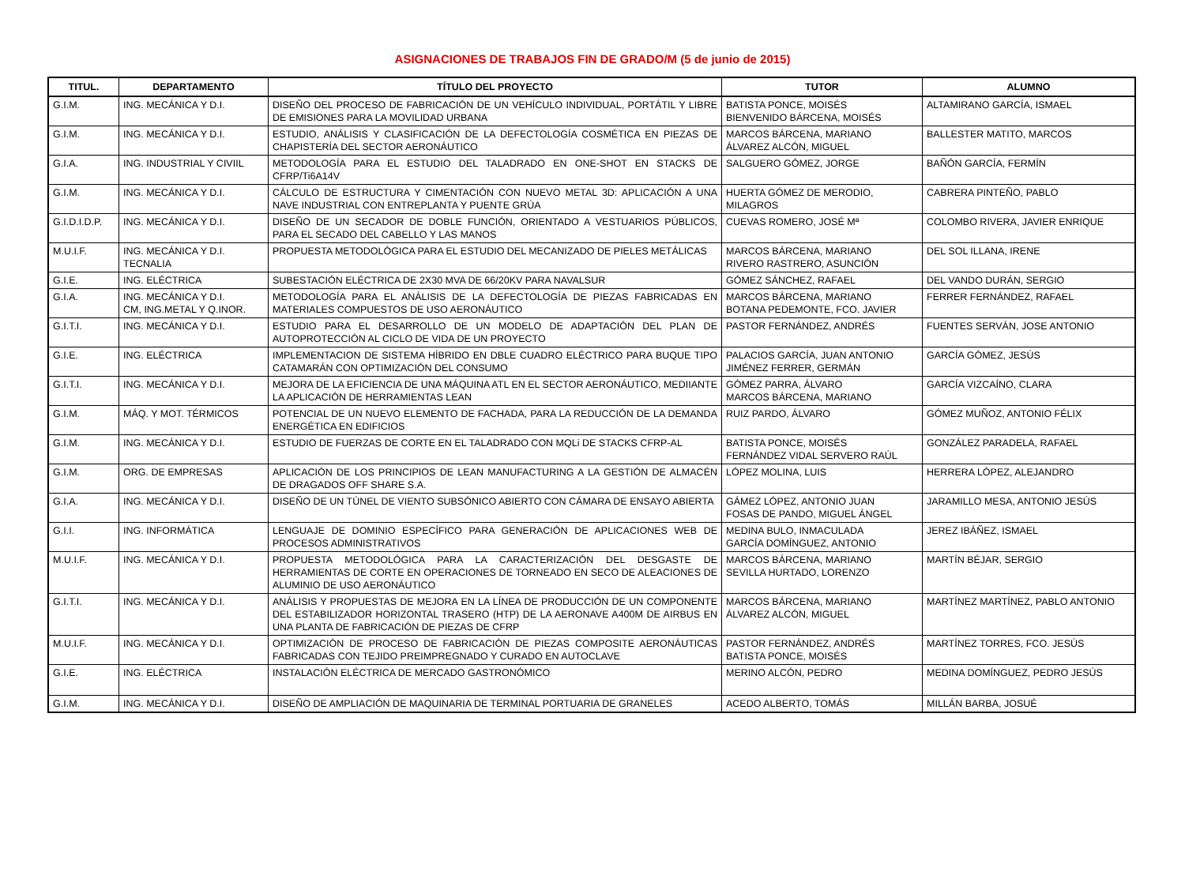ASIGNACIONES DE TRABAJOS FIN DE GRADO/M (5 de junio de 2015)
| TITUL. | DEPARTAMENTO | TÍTULO DEL PROYECTO | TUTOR | ALUMNO |
| --- | --- | --- | --- | --- |
| G.I.M. | ING. MECÁNICA Y D.I. | DISEÑO DEL PROCESO DE FABRICACIÓN DE UN VEHÍCULO INDIVIDUAL, PORTÁTIL Y LIBRE DE EMISIONES PARA LA MOVILIDAD URBANA | BATISTA PONCE, MOISÉS BIENVENIDO BÁRCENA, MOISÉS | ALTAMIRANO GARCÍA, ISMAEL |
| G.I.M. | ING. MECÁNICA Y D.I. | ESTUDIO, ANÁLISIS Y CLASIFICACIÓN DE LA DEFECTOLOGÍA COSMÉTICA EN PIEZAS DE CHAPISTERÍA DEL SECTOR AERONÁUTICO | MARCOS BÁRCENA, MARIANO ÁLVAREZ ALCÓN, MIGUEL | BALLESTER MATITO, MARCOS |
| G.I.A. | ING. INDUSTRIAL Y CIVIIL | METODOLOGÍA PARA EL ESTUDIO DEL TALADRADO EN ONE-SHOT EN STACKS DE CFRP/Ti6A14V | SALGUERO GÓMEZ, JORGE | BAÑÓN GARCÍA, FERMÍN |
| G.I.M. | ING. MECÁNICA Y D.I. | CÁLCULO DE ESTRUCTURA Y CIMENTACIÓN CON NUEVO METAL 3D: APLICACIÓN A UNA NAVE INDUSTRIAL CON ENTREPLANTA Y PUENTE GRÚA | HUERTA GÓMEZ DE MERODIO, MILAGROS | CABRERA PINTEÑO, PABLO |
| G.I.D.I.D.P. | ING. MECÁNICA Y D.I. | DISEÑO DE UN SECADOR DE DOBLE FUNCIÓN, ORIENTADO A VESTUARIOS PÚBLICOS, PARA EL SECADO DEL CABELLO Y LAS MANOS | CUEVAS ROMERO, JOSÉ Mª | COLOMBO RIVERA, JAVIER ENRIQUE |
| M.U.I.F. | ING. MECÁNICA Y D.I. TECNALIA | PROPUESTA METODOLÓGICA PARA EL ESTUDIO DEL MECANIZADO DE PIELES METÁLICAS | MARCOS BÁRCENA, MARIANO RIVERO RASTRERO, ASUNCIÓN | DEL SOL ILLANA, IRENE |
| G.I.E. | ING. ELÉCTRICA | SUBESTACIÓN ELÉCTRICA DE 2X30 MVA DE 66/20KV PARA NAVALSUR | GÓMEZ SÁNCHEZ, RAFAEL | DEL VANDO DURÁN, SERGIO |
| G.I.A. | ING. MECÁNICA Y D.I. CM, ING.METAL Y Q.INOR. | METODOLOGÍA PARA EL ANÁLISIS DE LA DEFECTOLOGÍA DE PIEZAS FABRICADAS EN MATERIALES COMPUESTOS DE USO AERONÁUTICO | MARCOS BÁRCENA, MARIANO BOTANA PEDEMONTE, FCO. JAVIER | FERRER FERNÁNDEZ, RAFAEL |
| G.I.T.I. | ING. MECÁNICA Y D.I. | ESTUDIO PARA EL DESARROLLO DE UN MODELO DE ADAPTACIÓN DEL PLAN DE AUTOPROTECCIÓN AL CICLO DE VIDA DE UN PROYECTO | PASTOR FERNÁNDEZ, ANDRÉS | FUENTES SERVÁN, JOSE ANTONIO |
| G.I.E. | ING. ELÉCTRICA | IMPLEMENTACION DE SISTEMA HÍBRIDO EN DBLE CUADRO ELÉCTRICO PARA BUQUE TIPO CATAMARÁN CON OPTIMIZACIÓN DEL CONSUMO | PALACIOS GARCÍA, JUAN ANTONIO JIMÉNEZ FERRER, GERMÁN | GARCÍA GÓMEZ, JESÚS |
| G.I.T.I. | ING. MECÁNICA Y D.I. | MEJORA DE LA EFICIENCIA DE UNA MÁQUINA ATL EN EL SECTOR AERONÁUTICO, MEDIIANTE LA APLICACIÓN DE HERRAMIENTAS LEAN | GÓMEZ PARRA, ÁLVARO MARCOS BÁRCENA, MARIANO | GARCÍA VIZCAÍNO, CLARA |
| G.I.M. | MÁQ. Y MOT. TÉRMICOS | POTENCIAL DE UN NUEVO ELEMENTO DE FACHADA, PARA LA REDUCCIÓN DE LA DEMANDA ENERGÉTICA EN EDIFICIOS | RUIZ PARDO, ÁLVARO | GÓMEZ MUÑOZ, ANTONIO FÉLIX |
| G.I.M. | ING. MECÁNICA Y D.I. | ESTUDIO DE FUERZAS DE CORTE EN EL TALADRADO CON MQLi DE STACKS CFRP-AL | BATISTA PONCE, MOISÉS FERNÁNDEZ VIDAL SERVERO RAÚL | GONZÁLEZ PARADELA, RAFAEL |
| G.I.M. | ORG. DE EMPRESAS | APLICACIÓN DE LOS PRINCIPIOS DE LEAN MANUFACTURING A LA GESTIÓN DE ALMACÉN DE DRAGADOS OFF SHARE S.A. | LÓPEZ MOLINA, LUIS | HERRERA LÓPEZ, ALEJANDRO |
| G.I.A. | ING. MECÁNICA Y D.I. | DISEÑO DE UN TÚNEL DE VIENTO SUBSÓNICO ABIERTO CON CÁMARA DE ENSAYO ABIERTA | GÁMEZ LÓPEZ, ANTONIO JUAN FOSAS DE PANDO, MIGUEL ÁNGEL | JARAMILLO MESA, ANTONIO JESÚS |
| G.I.I. | ING. INFORMÁTICA | LENGUAJE DE DOMINIO ESPECÍFICO PARA GENERACIÓN DE APLICACIONES WEB DE PROCESOS ADMINISTRATIVOS | MEDINA BULO, INMACULADA GARCÍA DOMÍNGUEZ, ANTONIO | JEREZ IBÁÑEZ, ISMAEL |
| M.U.I.F. | ING. MECÁNICA Y D.I. | PROPUESTA METODOLÓGICA PARA LA CARACTERIZACIÓN DEL DESGASTE DE HERRAMIENTAS DE CORTE EN OPERACIONES DE TORNEADO EN SECO DE ALEACIONES DE ALUMINIO DE USO AERONÁUTICO | MARCOS BÁRCENA, MARIANO SEVILLA HURTADO, LORENZO | MARTÍN BÉJAR, SERGIO |
| G.I.T.I. | ING. MECÁNICA Y D.I. | ANÁLISIS Y PROPUESTAS DE MEJORA EN LA LÍNEA DE PRODUCCIÓN DE UN COMPONENTE DEL ESTABILIZADOR HORIZONTAL TRASERO (HTP) DE LA AERONAVE A400M DE AIRBUS EN UNA PLANTA DE FABRICACIÓN DE PIEZAS DE CFRP | MARCOS BÁRCENA, MARIANO ÁLVAREZ ALCÓN, MIGUEL | MARTÍNEZ MARTÍNEZ, PABLO ANTONIO |
| M.U.I.F. | ING. MECÁNICA Y D.I. | OPTIMIZACIÓN DE PROCESO DE FABRICACIÓN DE PIEZAS COMPOSITE AERONÁUTICAS FABRICADAS CON TEJIDO PREIMPREGNADO Y CURADO EN AUTOCLAVE | PASTOR FERNÁNDEZ, ANDRÉS BATISTA PONCE, MOISÉS | MARTÍNEZ TORRES, FCO. JESÚS |
| G.I.E. | ING. ELÉCTRICA | INSTALACIÓN ELÉCTRICA DE MERCADO GASTRONÓMICO | MERINO ALCÓN, PEDRO | MEDINA DOMÍNGUEZ, PEDRO JESÚS |
| G.I.M. | ING. MECÁNICA Y D.I. | DISEÑO DE AMPLIACIÓN DE MAQUINARIA DE TERMINAL PORTUARIA DE GRANELES | ACEDO ALBERTO, TOMÁS | MILLÁN BARBA, JOSUÉ |